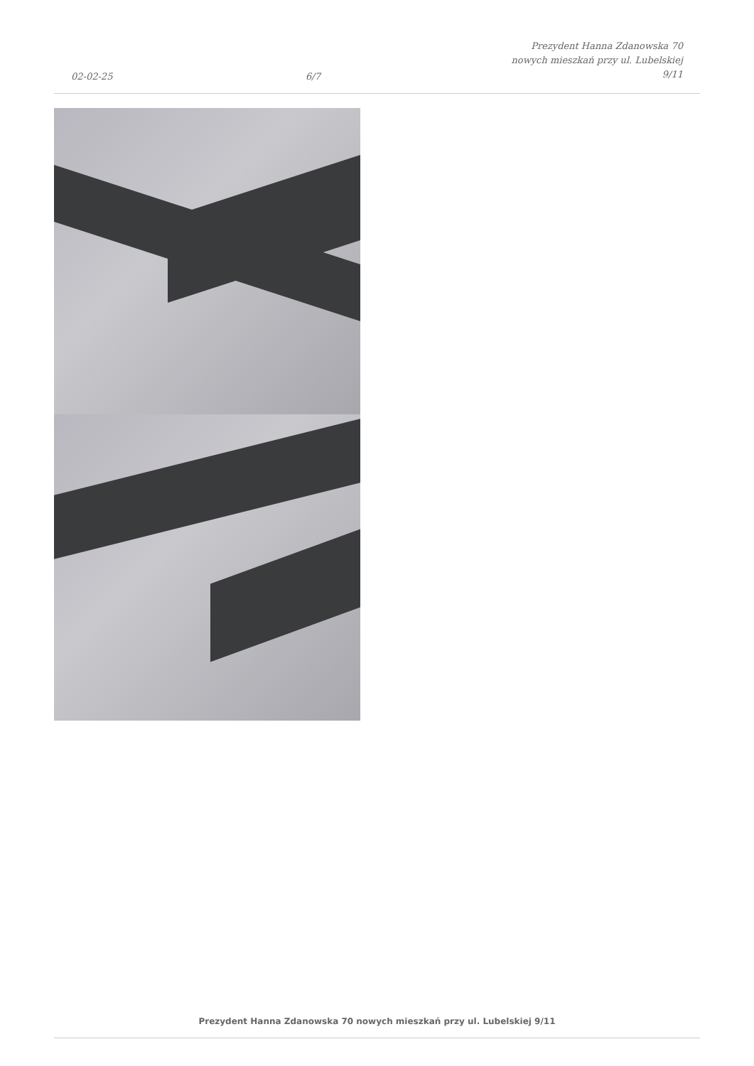02-02-25
6/7
Prezydent Hanna Zdanowska 70
nowych mieszkań przy ul. Lubelskiej
9/11
Prezydent Hanna Zdanowska 70 nowych mieszkań przy ul. Lubelskiej 9/11